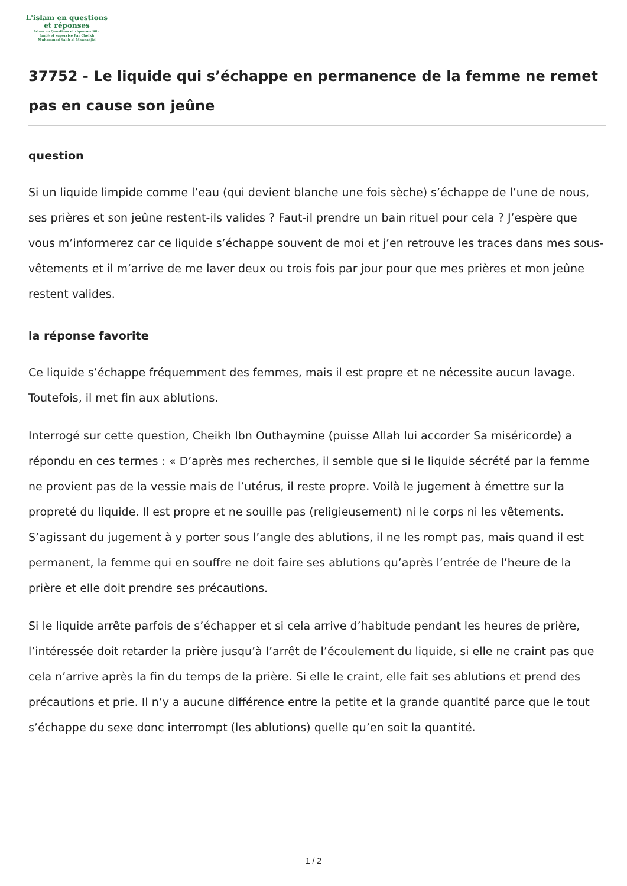L'islam en questions
et réponses
Islam en Questions et réponses Site
fondé et supervisé Par Cheikh
Muhammad Salih al-Mounadjid
37752 - Le liquide qui s’échappe en permanence de la femme ne remet pas en cause son jeûne
question
Si un liquide limpide comme l’eau (qui devient blanche une fois sèche) s’échappe de l’une de nous, ses prières et son jeûne restent-ils valides ? Faut-il prendre un bain rituel pour cela ? J’espère que vous m’informerez car ce liquide s’échappe souvent de moi et j’en retrouve les traces dans mes sous-vêtements et il m’arrive de me laver deux ou trois fois par jour pour que mes prières et mon jeûne restent valides.
la réponse favorite
Ce liquide s’échappe fréquemment des femmes, mais il est propre et ne nécessite aucun lavage. Toutefois, il met fin aux ablutions.
Interrogé sur cette question, Cheikh Ibn Outhaymine (puisse Allah lui accorder Sa miséricorde) a répondu en ces termes : « D’après mes recherches, il semble que si le liquide sécrété par la femme ne provient pas de la vessie mais de l’utérus, il reste propre. Voilà le jugement à émettre sur la propreté du liquide. Il est propre et ne souille pas (religieusement) ni le corps ni les vêtements. S’agissant du jugement à y porter sous l’angle des ablutions, il ne les rompt pas, mais quand il est permanent, la femme qui en souffre ne doit faire ses ablutions qu’après l’entrée de l’heure de la prière et elle doit prendre ses précautions.
Si le liquide arrête parfois de s’échapper et si cela arrive d’habitude pendant les heures de prière, l’intéressée doit retarder la prière jusqu’à l’arrêt de l’écoulement du liquide, si elle ne craint pas que cela n’arrive après la fin du temps de la prière. Si elle le craint, elle fait ses ablutions et prend des précautions et prie. Il n’y a aucune différence entre la petite et la grande quantité parce que le tout s’échappe du sexe donc interrompt (les ablutions) quelle qu’en soit la quantité.
1 / 2